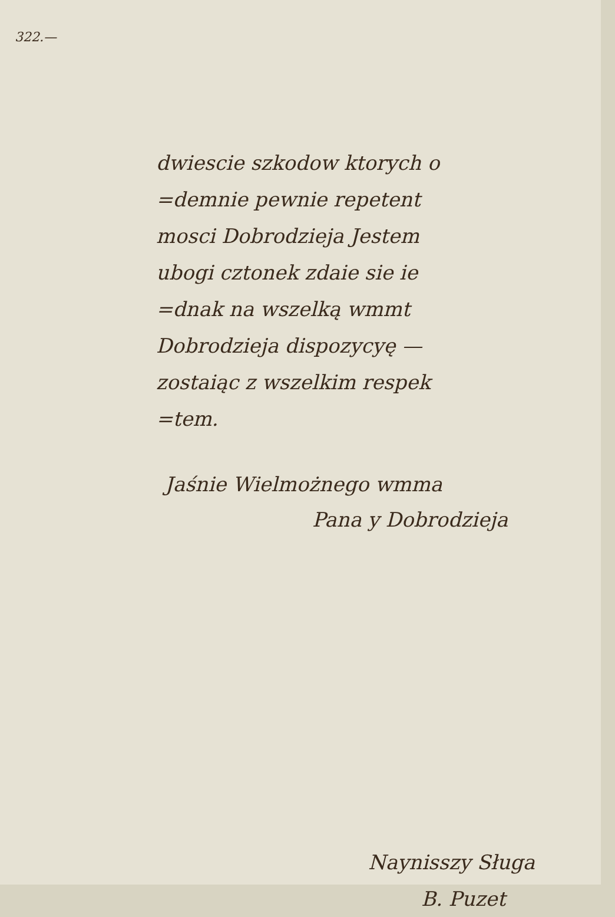322.—
dwiescie szkodow ktorych o
=demnie pewnie repetent
mosci Dobrodzieja Jestem
ubogi cztonek zdaie sie ie
=dnak na wszelką wmmt
Dobrodzieja dispozycyę —
zostaiąc z wszelkim respek
=tem.
Jaśnie Wielmożnego wmma
Pana y Dobrodzieja
Naynisszy Sługa
B. Puzet